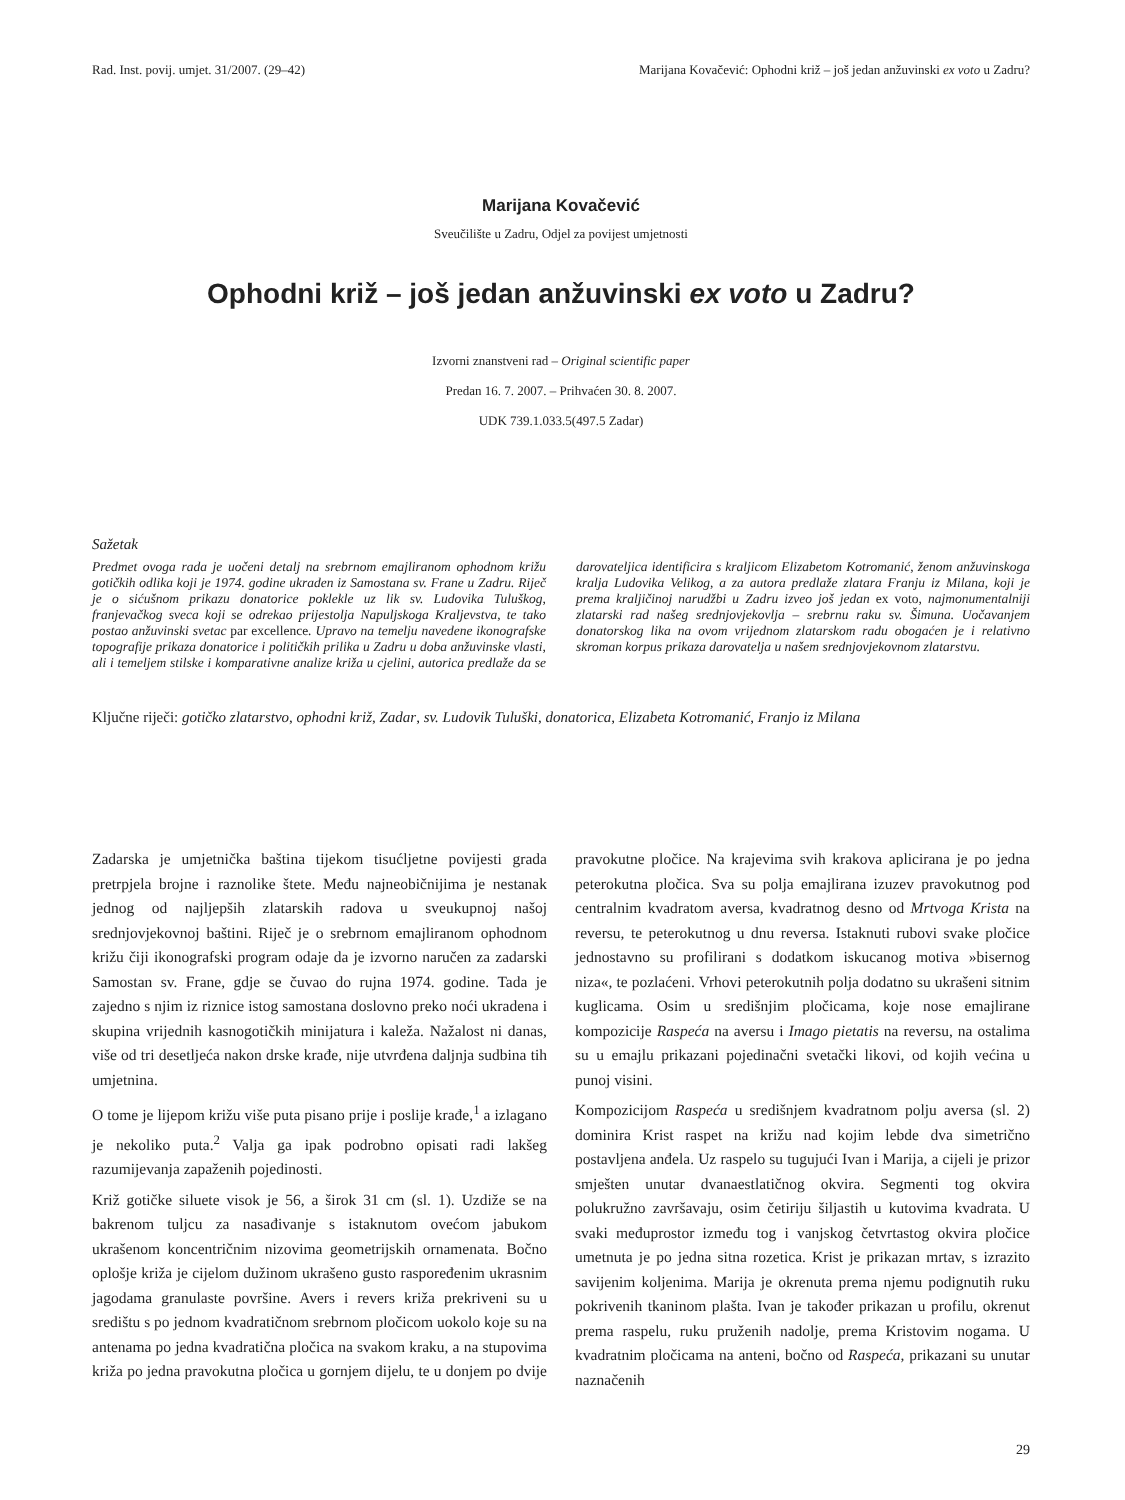Rad. Inst. povij. umjet. 31/2007. (29–42) Marijana Kovačević: Ophodni križ – još jedan anžuvinski ex voto u Zadru?
Marijana Kovačević
Sveučilište u Zadru, Odjel za povijest umjetnosti
Ophodni križ – još jedan anžuvinski ex voto u Zadru?
Izvorni znanstveni rad – Original scientific paper
Predan 16. 7. 2007. – Prihvaćen 30. 8. 2007.
UDK 739.1.033.5(497.5 Zadar)
Sažetak
Predmet ovoga rada je uočeni detalj na srebrnom emajliranom ophodnom križu gotičkih odlika koji je 1974. godine ukraden iz Samostana sv. Frane u Zadru. Riječ je o sićušnom prikazu donatorice poklekle uz lik sv. Ludovika Tuluškog, franjevačkog sveca koji se odrekao prijestolja Napuljskoga Kraljevstva, te tako postao anžuvinski svetac par excellence. Upravo na temelju navedene ikonografske topografije prikaza donatorice i političkih prilika u Zadru u doba anžuvinske vlasti, ali i temeljem stilske i komparativne analize križa u cjelini, autorica predlaže da se darovateljica identificira s kraljicom Elizabetom Kotromanić, ženom anžuvinskoga kralja Ludovika Velikog, a za autora predlaže zlatara Franju iz Milana, koji je prema kraljičinoj narudžbi u Zadru izveo još jedan ex voto, najmonumentalniji zlatarski rad našeg srednjovjekovlja – srebrnu raku sv. Šimuna. Uočavanjem donatorskog lika na ovom vrijednom zlatarskom radu obogaćen je i relativno skroman korpus prikaza darovatelja u našem srednjovjekovnom zlatarstvu.
Ključne riječi: gotičko zlatarstvo, ophodni križ, Zadar, sv. Ludovik Tuluški, donatorica, Elizabeta Kotromanić, Franjo iz Milana
Zadarska je umjetnička baština tijekom tisućljetne povijesti grada pretrpjela brojne i raznolike štete. Među najneobičnijima je nestanak jednog od najljepših zlatarskih radova u sveukupnoj našoj srednjovjekovnoj baštini. Riječ je o srebrnom emajliranom ophodnom križu čiji ikonografski program odaje da je izvorno naručen za zadarski Samostan sv. Frane, gdje se čuvao do rujna 1974. godine. Tada je zajedno s njim iz riznice istog samostana doslovno preko noći ukradena i skupina vrijednih kasnogotičkih minijatura i kaleža. Nažalost ni danas, više od tri desetljeća nakon drske krađe, nije utvrđena daljnja sudbina tih umjetnina.
O tome je lijepom križu više puta pisano prije i poslije krađe,<sup>1</sup> a izlagano je nekoliko puta.<sup>2</sup> Valja ga ipak podrobno opisati radi lakšeg razumijevanja zapaženih pojedinosti.
Križ gotičke siluete visok je 56, a širok 31 cm (sl. 1). Uzdiže se na bakrenom tuljcu za nasađivanje s istaknutom ovećom jabukom ukrašenom koncentričnim nizovima geometrijskih ornamenata. Bočno oplošje križa je cijelom dužinom ukrašeno gusto raspoređenim ukrasnim jagodama granulaste površine. Avers i revers križa prekriveni su u središtu s po jednom kvadratičnom srebrnom pločicom uokolo koje su na antenama po jedna kvadratična pločica na svakom kraku, a na stupovima križa po jedna pravokutna pločica u gornjem dijelu, te u donjem po dvije pravokutne pločice. Na krajevima svih krakova aplicirana je po jedna peterokutna pločica. Sva su polja emajlirana izuzev pravokutnog pod centralnim kvadratom aversa, kvadratnog desno od Mrtvoga Krista na reversu, te peterokutnog u dnu reversa. Istaknuti rubovi svake pločice jednostavno su profilirani s dodatkom iskucanog motiva »bisernog niza«, te pozlaćeni. Vrhovi peterokutnih polja dodatno su ukrašeni sitnim kuglicama. Osim u središnjim pločicama, koje nose emajlirane kompozicije Raspeća na aversu i Imago pietatis na reversu, na ostalima su u emajlu prikazani pojedinačni svetački likovi, od kojih većina u punoj visini.
Kompozicijom Raspeća u središnjem kvadratnom polju aversa (sl. 2) dominira Krist raspet na križu nad kojim lebde dva simetrično postavljena anđela. Uz raspelo su tugujući Ivan i Marija, a cijeli je prizor smješten unutar dvanaestlatičnog okvira. Segmenti tog okvira polukružno završavaju, osim četiriju šiljastih u kutovima kvadrata. U svaki međuprostor između tog i vanjskog četvrtastog okvira pločice umetnuta je po jedna sitna rozetica. Krist je prikazan mrtav, s izrazito savijenim koljenima. Marija je okrenuta prema njemu podignutih ruku pokrivenih tkaninom plašta. Ivan je također prikazan u profilu, okrenut prema raspelu, ruku pruženih nadolje, prema Kristovim nogama. U kvadratnim pločicama na anteni, bočno od Raspeća, prikazani su unutar naznačenih
29